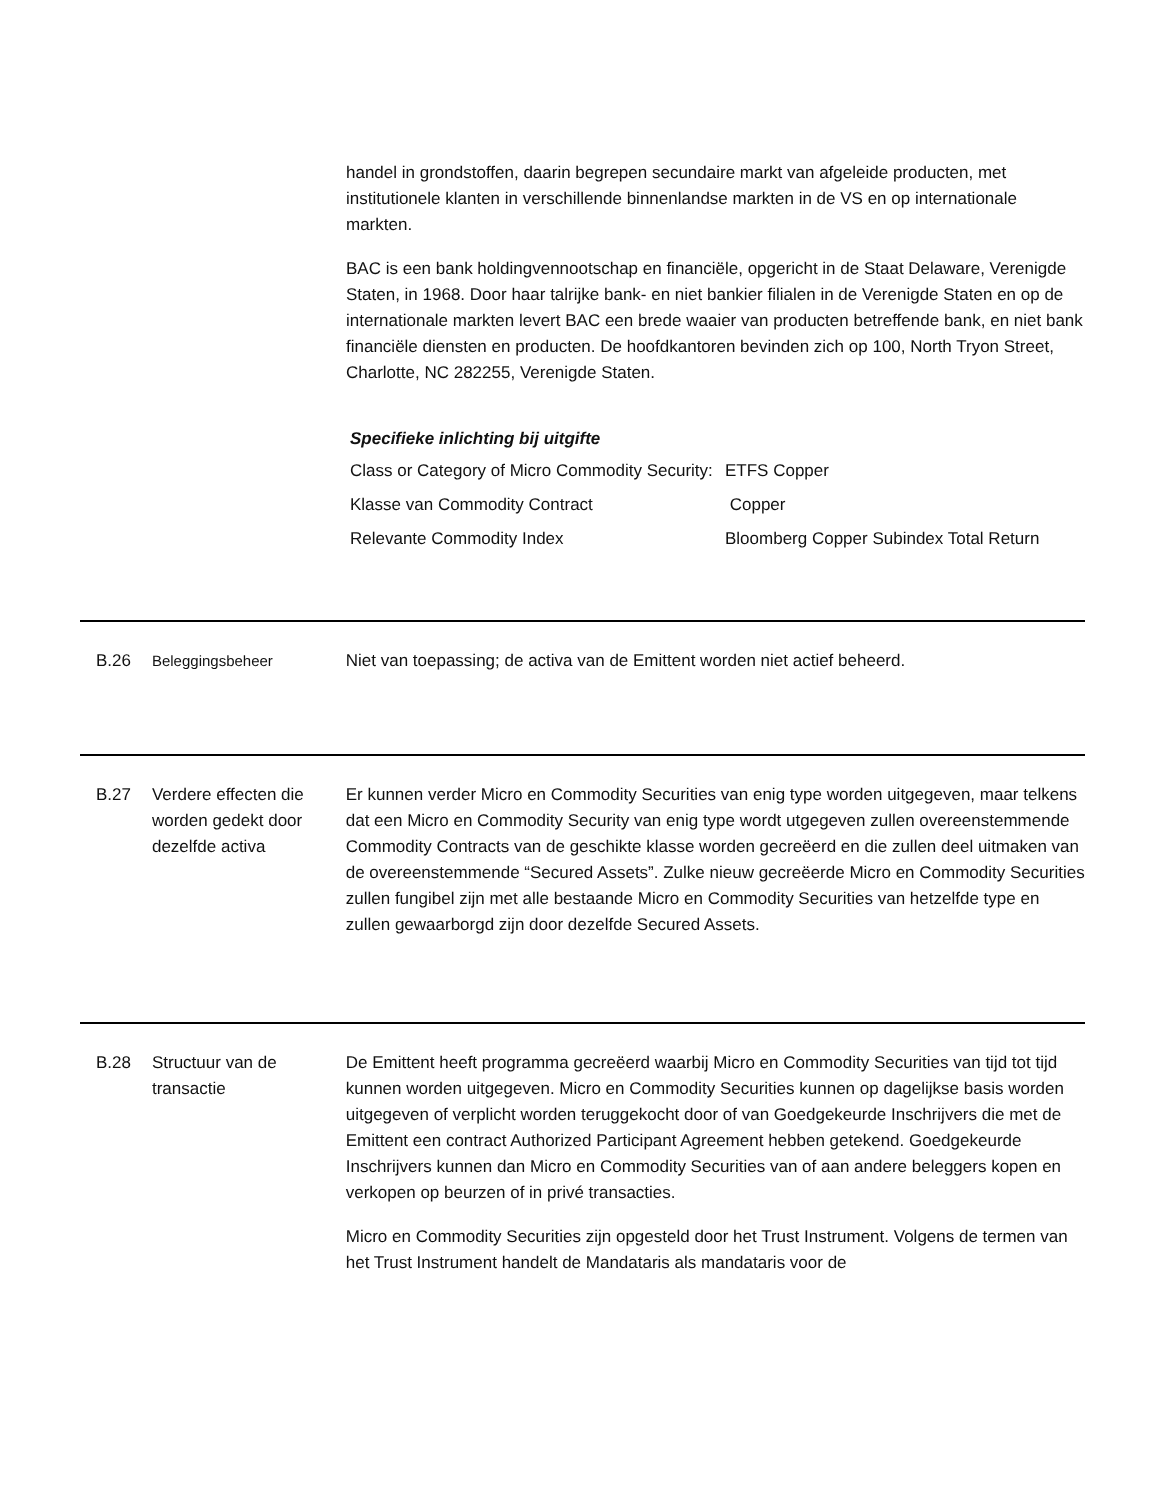handel in grondstoffen, daarin begrepen secundaire markt van afgeleide producten, met institutionele klanten in verschillende binnenlandse markten in de VS en op internationale markten.
BAC is een bank holdingvennootschap en financiële, opgericht in de Staat Delaware, Verenigde Staten, in 1968. Door haar talrijke bank- en niet bankier filialen in de Verenigde Staten en op de internationale markten levert BAC een brede waaier van producten betreffende bank, en niet bank financiële diensten en producten. De hoofdkantoren bevinden zich op 100, North Tryon Street, Charlotte, NC 282255, Verenigde Staten.
Specifieke inlichting bij uitgifte
| Class or Category of Micro Commodity Security: | ETFS Copper |
| Klasse van Commodity Contract | Copper |
| Relevante Commodity Index | Bloomberg Copper Subindex Total Return |
B.26 Beleggingsbeheer Niet van toepassing; de activa van de Emittent worden niet actief beheerd.
B.27 Verdere effecten die worden gedekt door dezelfde activa
Er kunnen verder Micro en Commodity Securities van enig type worden uitgegeven, maar telkens dat een Micro en Commodity Security van enig type wordt utgegeven zullen overeenstemmende Commodity Contracts van de geschikte klasse worden gecreëerd en die zullen deel uitmaken van de overeenstemmende “Secured Assets”. Zulke nieuw gecreëerde Micro en Commodity Securities zullen fungibel zijn met alle bestaande Micro en Commodity Securities van hetzelfde type en zullen gewaarborgd zijn door dezelfde Secured Assets.
B.28 Structuur van de transactie
De Emittent heeft programma gecreëerd waarbij Micro en Commodity Securities van tijd tot tijd kunnen worden uitgegeven. Micro en Commodity Securities kunnen op dagelijkse basis worden uitgegeven of verplicht worden teruggekocht door of van Goedgekeurde Inschrijvers die met de Emittent een contract Authorized Participant Agreement hebben getekend. Goedgekeurde Inschrijvers kunnen dan Micro en Commodity Securities van of aan andere beleggers kopen en verkopen op beurzen of in privé transacties.
Micro en Commodity Securities zijn opgesteld door het Trust Instrument. Volgens de termen van het Trust Instrument handelt de Mandataris als mandataris voor de